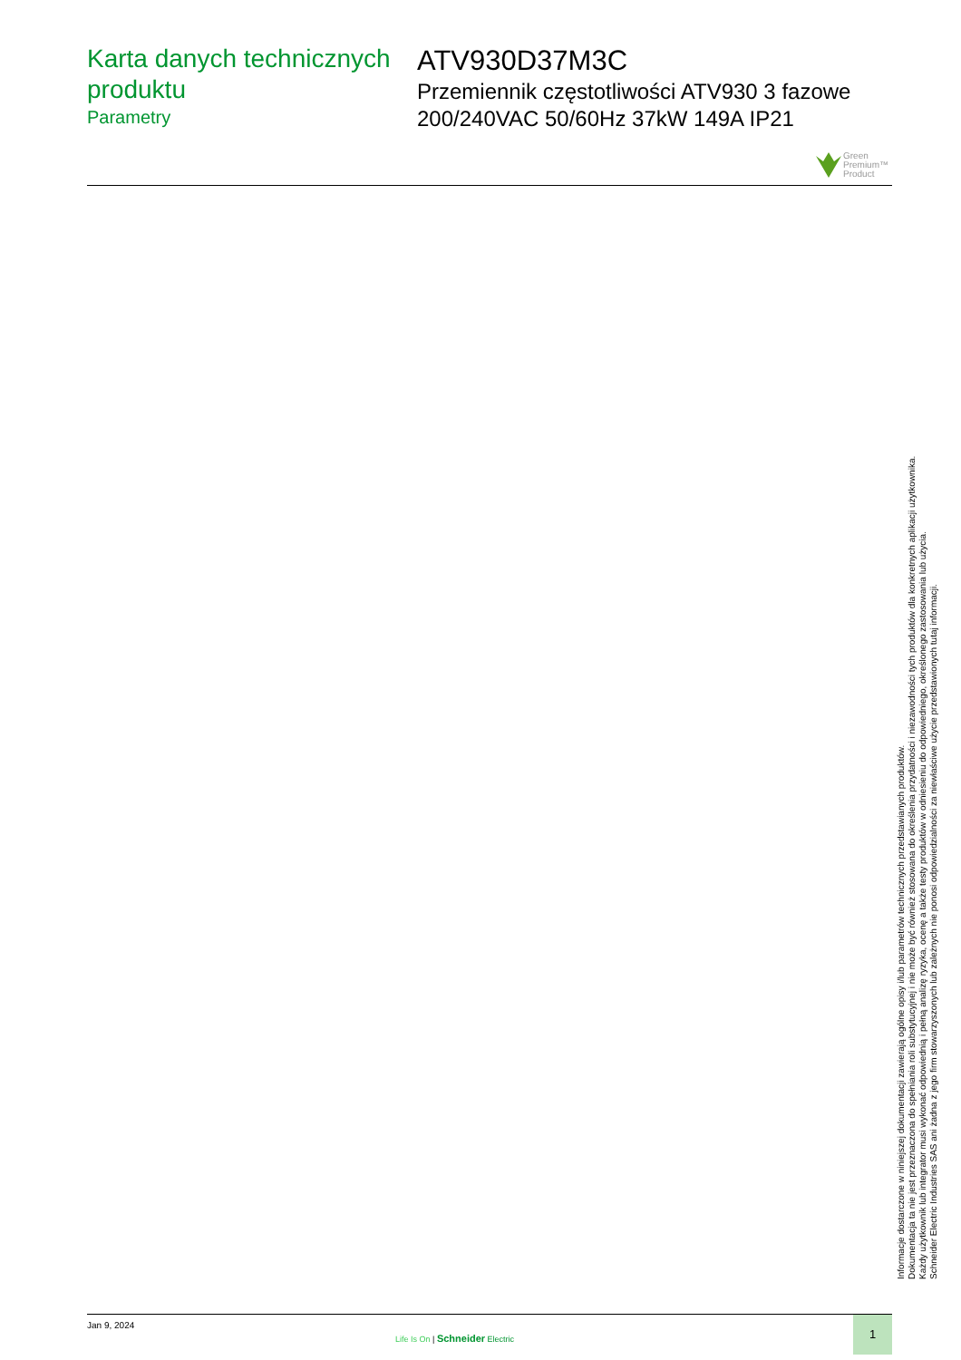Karta danych technicznych produktu
Parametry
ATV930D37M3C
Przemiennik częstotliwości ATV930 3 fazowe 200/240VAC 50/60Hz 37kW 149A IP21
Green
Premium™
Product
Informacje dostarczone w niniejszej dokumentacji zawierają ogólne opisy i/lub parametrów technicznych przedstawianych produktów.
Dokumentacja ta nie jest przeznaczona do spełniania roli substytucyjnej i nie może być również stosowana do określenia przydatności i niezawodności tych produktów dla konkretnych aplikacji użytkownika.
Każdy użytkownik lub integrator musi wykonać odpowiednią i pełną analizę ryzyka, ocenę a także testy produktów w odniesieniu do odpowiedniego, określonego zastosowania lub użycia.
Schneider Electric Industries SAS ani żadna z jego firm stowarzyszonych lub zależnych nie ponosi odpowiedzialności za niewłaściwe użycie przedstawionych tutaj informacji.
Jan 9, 2024
Life Is On | Schneider Electric
1